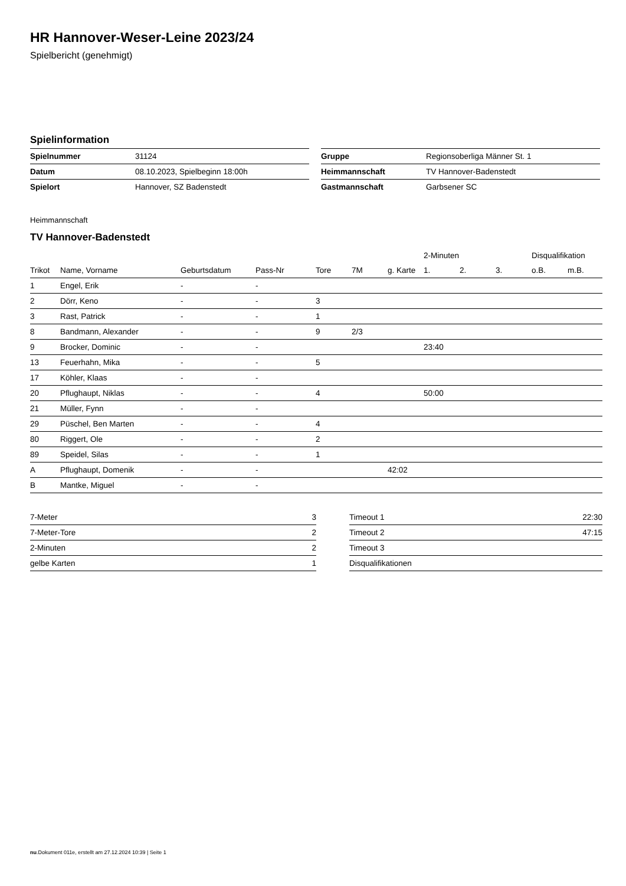HR Hannover-Weser-Leine 2023/24
Spielbericht (genehmigt)
Spielinformation
| Spielnummer | 31124 |
| Datum | 08.10.2023, Spielbeginn 18:00h |
| Spielort | Hannover, SZ Badenstedt |
| Gruppe | Regionsoberliga Männer St. 1 |
| Heimmannschaft | TV Hannover-Badenstedt |
| Gastmannschaft | Garbsener SC |
Heimmannschaft
TV Hannover-Badenstedt
| | | | | | | | 2-Minuten | | | Disqualifikation | |
| --- | --- | --- | --- | --- | --- | --- | --- | --- | --- | --- | --- |
| Trikot | Name, Vorname | Geburtsdatum | Pass-Nr | Tore | 7M | g. Karte | 1. | 2. | 3. | o.B. | m.B. |
| 1 | Engel, Erik | - | - | | | | | | | | |
| 2 | Dörr, Keno | - | - | 3 | | | | | | | |
| 3 | Rast, Patrick | - | - | 1 | | | | | | | |
| 8 | Bandmann, Alexander | - | - | 9 | 2/3 | | | | | | |
| 9 | Brocker, Dominic | - | - | | | | 23:40 | | | | |
| 13 | Feuerhahn, Mika | - | - | 5 | | | | | | | |
| 17 | Köhler, Klaas | - | - | | | | | | | | |
| 20 | Pflughaupt, Niklas | - | - | 4 | | | 50:00 | | | | |
| 21 | Müller, Fynn | - | - | | | | | | | | |
| 29 | Püschel, Ben Marten | - | - | 4 | | | | | | | |
| 80 | Riggert, Ole | - | - | 2 | | | | | | | |
| 89 | Speidel, Silas | - | - | 1 | | | | | | | |
| A | Pflughaupt, Domenik | - | - | | | 42:02 | | | | | |
| B | Mantke, Miguel | - | - | | | | | | | | |
| 7-Meter | 3 |
| 7-Meter-Tore | 2 |
| 2-Minuten | 2 |
| gelbe Karten | 1 |
| Timeout 1 | 22:30 |
| Timeout 2 | 47:15 |
| Timeout 3 | |
| Disqualifikationen | |
nu.Dokument 011e, erstellt am 27.12.2024 10:39 | Seite 1